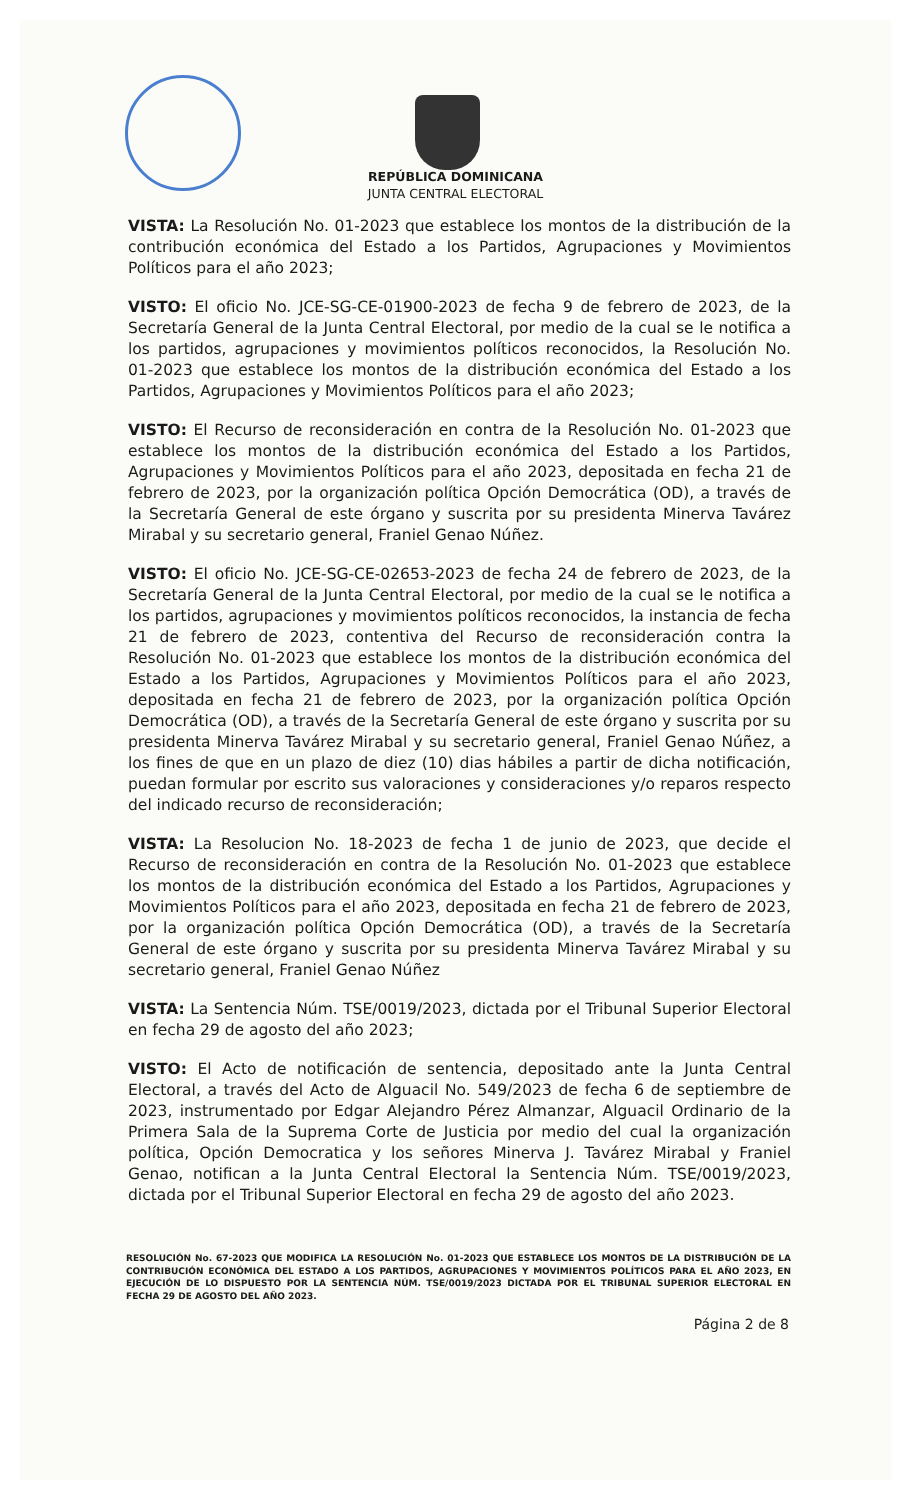REPÚBLICA DOMINICANA
JUNTA CENTRAL ELECTORAL
VISTA: La Resolución No. 01-2023 que establece los montos de la distribución de la contribución económica del Estado a los Partidos, Agrupaciones y Movimientos Políticos para el año 2023;
VISTO: El oficio No. JCE-SG-CE-01900-2023 de fecha 9 de febrero de 2023, de la Secretaría General de la Junta Central Electoral, por medio de la cual se le notifica a los partidos, agrupaciones y movimientos políticos reconocidos, la Resolución No. 01-2023 que establece los montos de la distribución económica del Estado a los Partidos, Agrupaciones y Movimientos Políticos para el año 2023;
VISTO: El Recurso de reconsideración en contra de la Resolución No. 01-2023 que establece los montos de la distribución económica del Estado a los Partidos, Agrupaciones y Movimientos Políticos para el año 2023, depositada en fecha 21 de febrero de 2023, por la organización política Opción Democrática (OD), a través de la Secretaría General de este órgano y suscrita por su presidenta Minerva Tavárez Mirabal y su secretario general, Franiel Genao Núñez.
VISTO: El oficio No. JCE-SG-CE-02653-2023 de fecha 24 de febrero de 2023, de la Secretaría General de la Junta Central Electoral, por medio de la cual se le notifica a los partidos, agrupaciones y movimientos políticos reconocidos, la instancia de fecha 21 de febrero de 2023, contentiva del Recurso de reconsideración contra la Resolución No. 01-2023 que establece los montos de la distribución económica del Estado a los Partidos, Agrupaciones y Movimientos Políticos para el año 2023, depositada en fecha 21 de febrero de 2023, por la organización política Opción Democrática (OD), a través de la Secretaría General de este órgano y suscrita por su presidenta Minerva Tavárez Mirabal y su secretario general, Franiel Genao Núñez, a los fines de que en un plazo de diez (10) dias hábiles a partir de dicha notificación, puedan formular por escrito sus valoraciones y consideraciones y/o reparos respecto del indicado recurso de reconsideración;
VISTA: La Resolucion No. 18-2023 de fecha 1 de junio de 2023, que decide el Recurso de reconsideración en contra de la Resolución No. 01-2023 que establece los montos de la distribución económica del Estado a los Partidos, Agrupaciones y Movimientos Políticos para el año 2023, depositada en fecha 21 de febrero de 2023, por la organización política Opción Democrática (OD), a través de la Secretaría General de este órgano y suscrita por su presidenta Minerva Tavárez Mirabal y su secretario general, Franiel Genao Núñez
VISTA: La Sentencia Núm. TSE/0019/2023, dictada por el Tribunal Superior Electoral en fecha 29 de agosto del año 2023;
VISTO: El Acto de notificación de sentencia, depositado ante la Junta Central Electoral, a través del Acto de Alguacil No. 549/2023 de fecha 6 de septiembre de 2023, instrumentado por Edgar Alejandro Pérez Almanzar, Alguacil Ordinario de la Primera Sala de la Suprema Corte de Justicia por medio del cual la organización política, Opción Democratica y los señores Minerva J. Tavárez Mirabal y Franiel Genao, notifican a la Junta Central Electoral la Sentencia Núm. TSE/0019/2023, dictada por el Tribunal Superior Electoral en fecha 29 de agosto del año 2023.
RESOLUCIÓN No. 67-2023 QUE MODIFICA LA RESOLUCIÓN No. 01-2023 QUE ESTABLECE LOS MONTOS DE LA DISTRIBUCIÓN DE LA CONTRIBUCIÓN ECONÓMICA DEL ESTADO A LOS PARTIDOS, AGRUPACIONES Y MOVIMIENTOS POLÍTICOS PARA EL AÑO 2023, EN EJECUCIÓN DE LO DISPUESTO POR LA SENTENCIA NÚM. TSE/0019/2023 DICTADA POR EL TRIBUNAL SUPERIOR ELECTORAL EN FECHA 29 DE AGOSTO DEL AÑO 2023.
Página 2 de 8